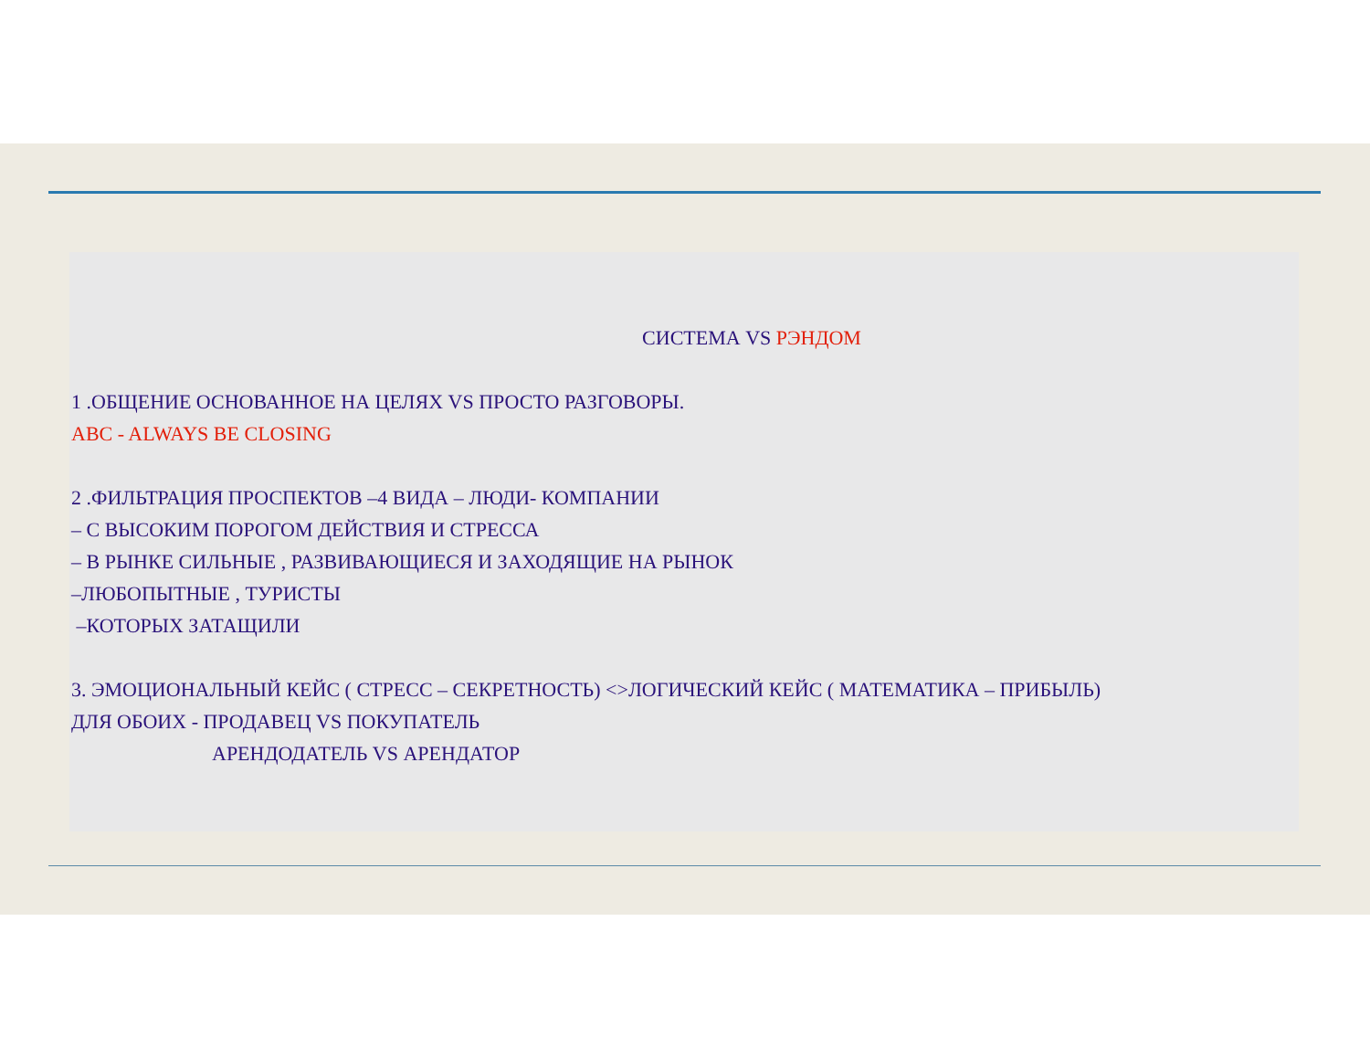СИСТЕМА VS РЭНДОМ
1 .ОБЩЕНИЕ ОСНОВАННОЕ НА ЦЕЛЯХ VS ПРОСТО РАЗГОВОРЫ.
ABC - ALWAYS BE CLOSING
2 .ФИЛЬТРАЦИЯ ПРОСПЕКТОВ –4 ВИДА – ЛЮДИ- КОМПАНИИ
– С ВЫСОКИМ ПОРОГОМ ДЕЙСТВИЯ И СТРЕССА
– В РЫНКЕ СИЛЬНЫЕ , РАЗВИВАЮЩИЕСЯ И ЗАХОДЯЩИЕ НА РЫНОК
–ЛЮБОПЫТНЫЕ , ТУРИСТЫ
–КОТОРЫХ ЗАТАЩИЛИ
3. ЭМОЦИОНАЛЬНЫЙ КЕЙС ( СТРЕСС – СЕКРЕТНОСТЬ) <>ЛОГИЧЕСКИЙ КЕЙС ( МАТЕМАТИКА – ПРИБЫЛЬ)
ДЛЯ ОБОИХ - ПРОДАВЕЦ VS ПОКУПАТЕЛЬ
АРЕНДОДАТЕЛЬ VS АРЕНДАТОР